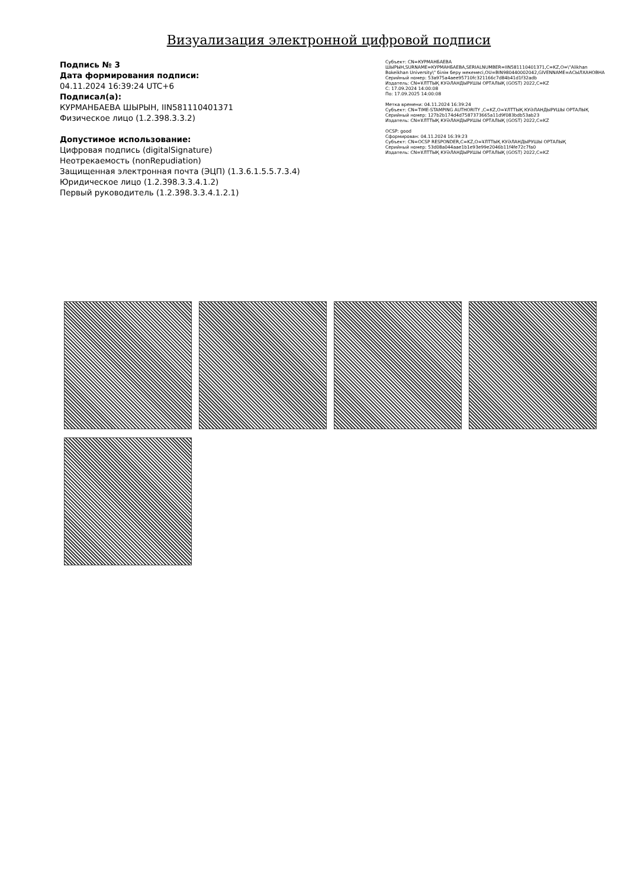Визуализация электронной цифровой подписи
Подпись № 3
Дата формирования подписи:
04.11.2024 16:39:24 UTC+6
Подписал(а):
КУРМАНБАЕВА ШЫРЫН, IIN581110401371
Физическое лицо (1.2.398.3.3.2)
Допустимое использование:
Цифровая подпись (digitalSignature)
Неотрекаемость (nonRepudiation)
Защищенная электронная почта (ЭЦП) (1.3.6.1.5.5.7.3.4)
Юридическое лицо (1.2.398.3.3.4.1.2)
Первый руководитель (1.2.398.3.3.4.1.2.1)
Субъект: CN=КУРМАНБАЕВА ШЫРЫН,SURNAME=КУРМАНБАЕВА,SERIALNUMBER=IIN581110401371,C=KZ,O=\"Alikhan Bokeikhan University\" білім беру мекемесі,OU=BIN980440002042,GIVENNAME=АСЫЛХАНОВНА
Серийный номер: 53a975a4aee95710fc321166c7d84b41d1f32adb
Издатель: CN=ҰЛТТЫҚ КУӘЛАНДЫРУШЫ ОРТАЛЫҚ (GOST) 2022,C=KZ
С: 17.09.2024 14:00:08
По: 17.09.2025 14:00:08
Метка времени: 04.11.2024 16:39:24
Субъект: CN=TIME-STAMPING AUTHORITY ,C=KZ,O=ҰЛТТЫҚ КУӘЛАНДЫРУШЫ ОРТАЛЫҚ
Серийный номер: 127b2b174d4d7587373665a11d9f083bdb53ab23
Издатель: CN=ҰЛТТЫҚ КУӘЛАНДЫРУШЫ ОРТАЛЫҚ (GOST) 2022,C=KZ
OCSP: good
Сформирован: 04.11.2024 16:39:23
Субъект: CN=OCSP RESPONDER,C=KZ,O=ҰЛТТЫҚ КУӘЛАНДЫРУШЫ ОРТАЛЫҚ
Серийный номер: 53d08a044aae1b1e93e99e2046b11f4fe72c7fa0
Издатель: CN=ҰЛТТЫҚ КУӘЛАНДЫРУШЫ ОРТАЛЫҚ (GOST) 2022,C=KZ